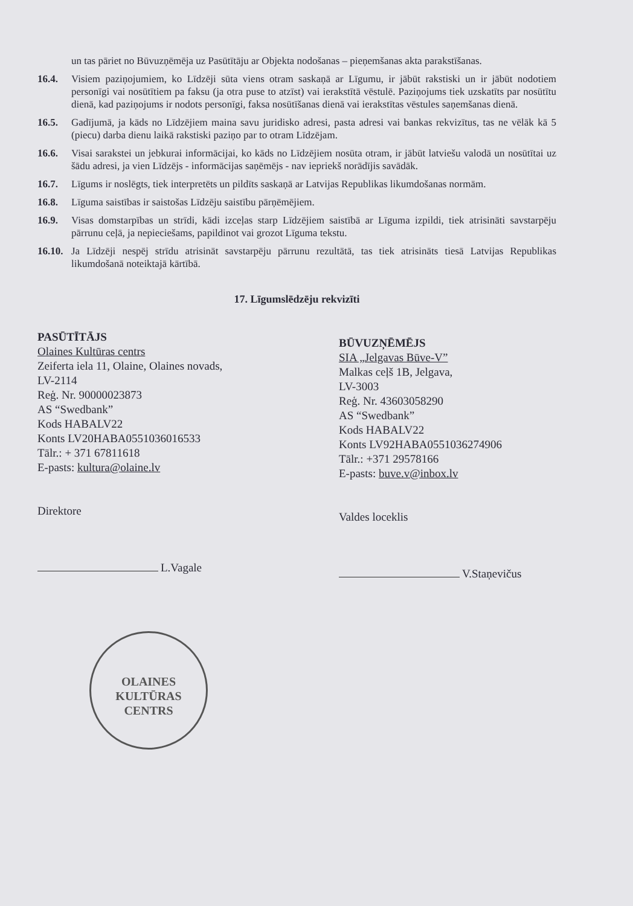un tas pāriet no Būvuzņēmēja uz Pasūtītāju ar Objekta nodošanas – pieņemšanas akta parakstīšanas.
16.4. Visiem paziņojumiem, ko Līdzēji sūta viens otram saskaņā ar Līgumu, ir jābūt rakstiski un ir jābūt nodotiem personīgi vai nosūtītiem pa faksu (ja otra puse to atzīst) vai ierakstītā vēstulē. Paziņojums tiek uzskatīts par nosūtītu dienā, kad paziņojums ir nodots personīgi, faksa nosūtīšanas dienā vai ierakstītas vēstules saņemšanas dienā.
16.5. Gadījumā, ja kāds no Līdzējiem maina savu juridisko adresi, pasta adresi vai bankas rekvizītus, tas ne vēlāk kā 5 (piecu) darba dienu laikā rakstiski paziņo par to otram Līdzējam.
16.6. Visai sarakstei un jebkurai informācijai, ko kāds no Līdzējiem nosūta otram, ir jābūt latviešu valodā un nosūtītai uz šādu adresi, ja vien Līdzējs - informācijas saņēmējs - nav iepriekš norādījis savādāk.
16.7. Līgums ir noslēgts, tiek interpretēts un pildīts saskaņā ar Latvijas Republikas likumdošanas normām.
16.8. Līguma saistības ir saistošas Līdzēju saistību pārņēmējiem.
16.9. Visas domstarpības un strīdi, kādi izceļas starp Līdzējiem saistībā ar Līguma izpildi, tiek atrisināti savstarpēju pārrunu ceļā, ja nepieciešams, papildinot vai grozot Līguma tekstu.
16.10. Ja Līdzēji nespēj strīdu atrisināt savstarpēju pārrunu rezultātā, tas tiek atrisināts tiesā Latvijas Republikas likumdošanā noteiktajā kārtībā.
17. Līgumslēdzēju rekvizīti
PASŪTĪTĀJS
Olaines Kultūras centrs
Zeiferta iela 11, Olaine, Olaines novads,
LV-2114
Reģ. Nr. 90000023873
AS “Swedbank”
Kods HABALV22
Konts LV20HABA0551036016533
Tālr.: + 371 67811618
E-pasts: kultura@olaine.lv
Direktore
L.Vagale
BŪVUZŅĒMĒJS
SIA „Jelgavas Būve-V”
Malkas ceļš 1B, Jelgava,
LV-3003
Reģ. Nr. 43603058290
AS “Swedbank”
Kods HABALV22
Konts LV92HABA0551036274906
Tālr.: +371 29578166
E-pasts: buve.v@inbox.lv
Valdes loceklis
V.Staņevičus
OLAINES
KULTŪRAS
CENTRS